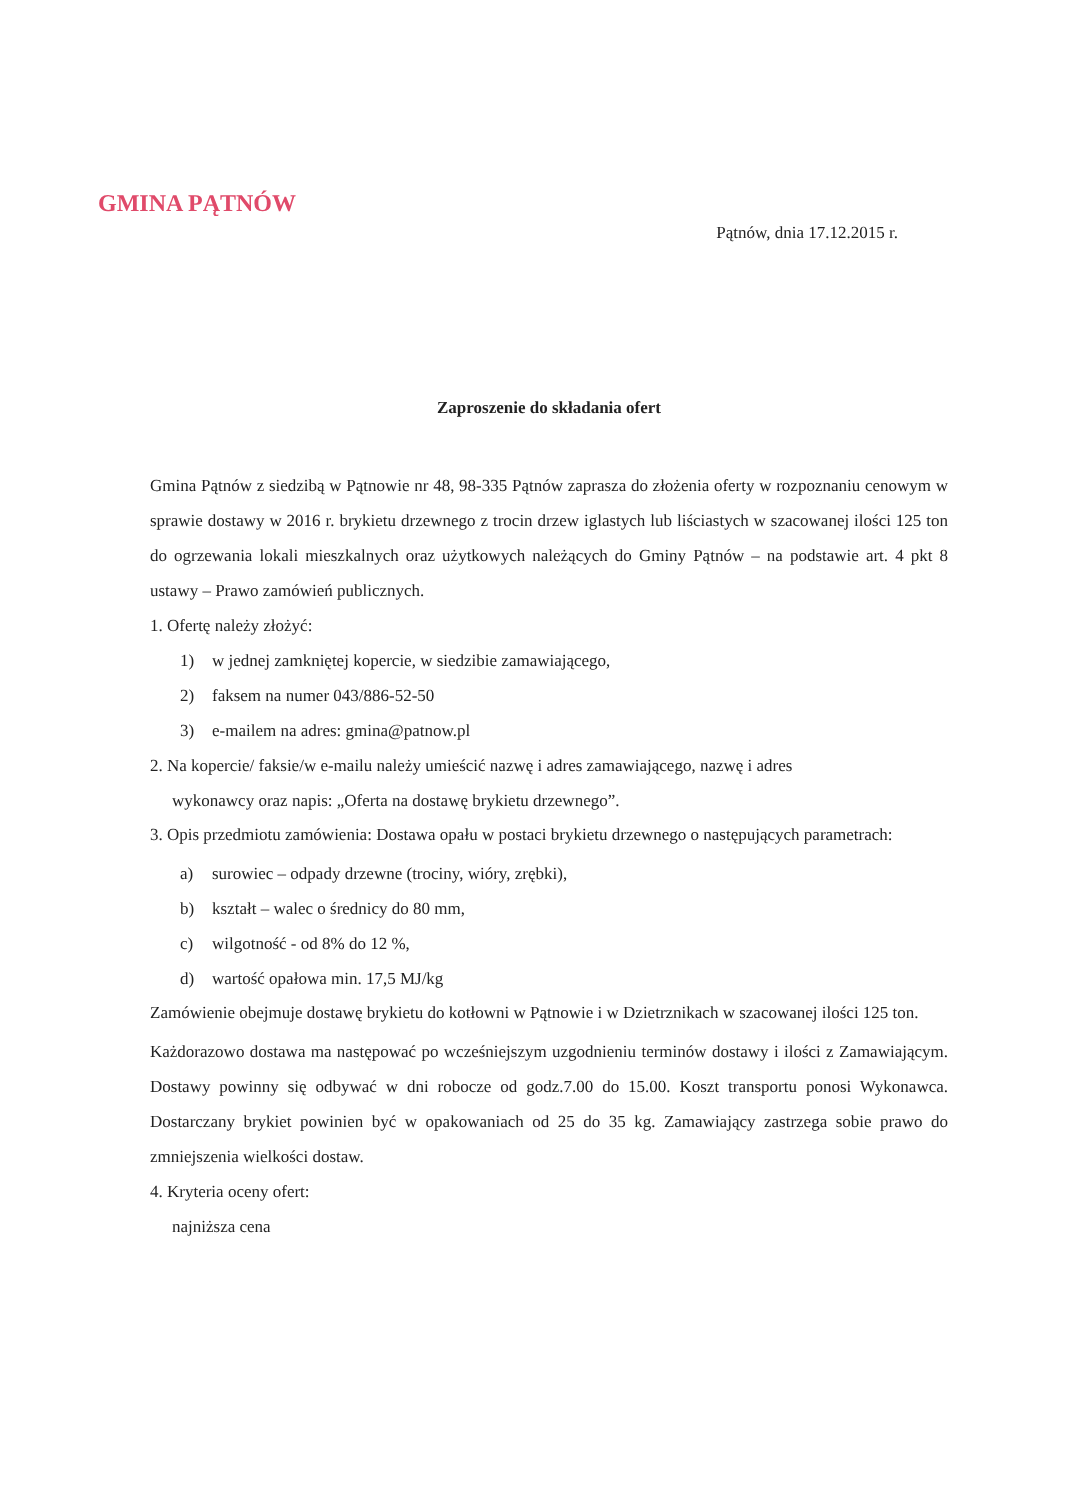GMINA PĄTNÓW
Pątnów, dnia 17.12.2015 r.
Zaproszenie do składania ofert
Gmina Pątnów z siedzibą w Pątnowie nr 48, 98-335 Pątnów zaprasza do złożenia oferty w rozpoznaniu cenowym w sprawie dostawy w 2016 r. brykietu drzewnego z trocin drzew iglastych lub liściastych w szacowanej ilości 125 ton do ogrzewania lokali mieszkalnych oraz użytkowych należących do Gminy Pątnów – na podstawie art. 4 pkt 8 ustawy – Prawo zamówień publicznych.
1. Ofertę należy złożyć:
1) w jednej zamkniętej kopercie, w siedzibie zamawiającego,
2) faksem na numer 043/886-52-50
3) e-mailem na adres: gmina@patnow.pl
2. Na kopercie/ faksie/w e-mailu należy umieścić nazwę i adres zamawiającego, nazwę i adres
wykonawcy oraz napis: „Oferta na dostawę brykietu drzewnego”.
3. Opis przedmiotu zamówienia: Dostawa opału w postaci brykietu drzewnego o następujących parametrach:
a) surowiec – odpady drzewne (trociny, wióry, zrębki),
b) kształt – walec o średnicy do 80 mm,
c) wilgotność - od 8% do 12 %,
d) wartość opałowa min. 17,5 MJ/kg
Zamówienie obejmuje dostawę brykietu do kotłowni w Pątnowie i w Dzietrznikach w szacowanej ilości 125 ton.
Każdorazowo dostawa ma następować po wcześniejszym uzgodnieniu terminów dostawy i ilości z Zamawiającym. Dostawy powinny się odbywać w dni robocze od godz.7.00 do 15.00. Koszt transportu ponosi Wykonawca. Dostarczany brykiet powinien być w opakowaniach od 25 do 35 kg. Zamawiający zastrzega sobie prawo do zmniejszenia wielkości dostaw.
4. Kryteria oceny ofert:
najniższa cena